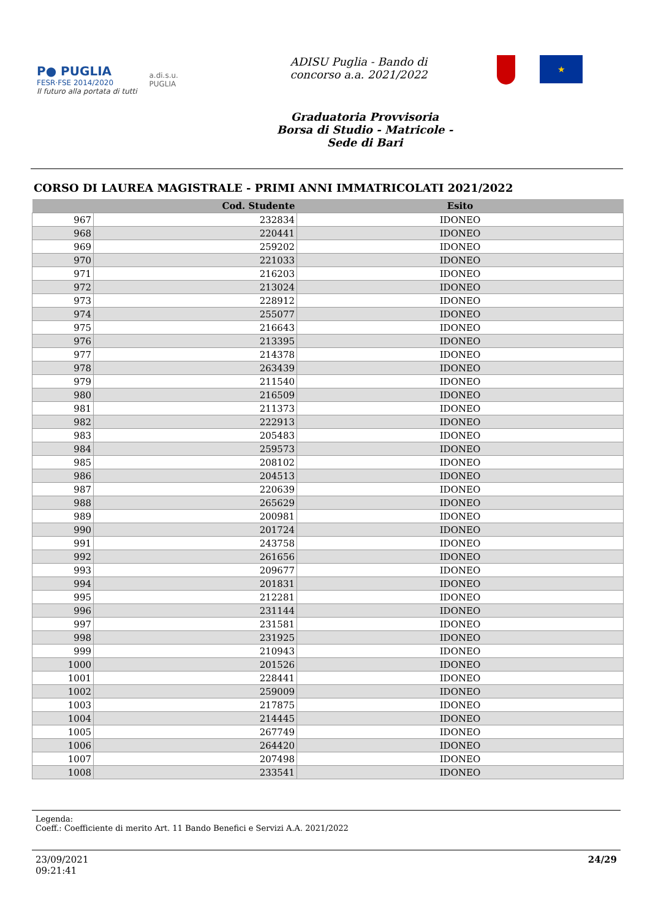P● PUGLIA
FESR·FSE 2014/2020
Il futuro alla portata di tutti
a.di.s.u.
PUGLIA
ADISU Puglia - Bando di
concorso a.a. 2021/2022
★
Graduatoria Provvisoria
Borsa di Studio - Matricole -
Sede di Bari
CORSO DI LAUREA MAGISTRALE - PRIMI ANNI IMMATRICOLATI 2021/2022
| | Cod. Studente | Esito |
| --- | --- | --- |
| 967 | 232834 | IDONEO |
| 968 | 220441 | IDONEO |
| 969 | 259202 | IDONEO |
| 970 | 221033 | IDONEO |
| 971 | 216203 | IDONEO |
| 972 | 213024 | IDONEO |
| 973 | 228912 | IDONEO |
| 974 | 255077 | IDONEO |
| 975 | 216643 | IDONEO |
| 976 | 213395 | IDONEO |
| 977 | 214378 | IDONEO |
| 978 | 263439 | IDONEO |
| 979 | 211540 | IDONEO |
| 980 | 216509 | IDONEO |
| 981 | 211373 | IDONEO |
| 982 | 222913 | IDONEO |
| 983 | 205483 | IDONEO |
| 984 | 259573 | IDONEO |
| 985 | 208102 | IDONEO |
| 986 | 204513 | IDONEO |
| 987 | 220639 | IDONEO |
| 988 | 265629 | IDONEO |
| 989 | 200981 | IDONEO |
| 990 | 201724 | IDONEO |
| 991 | 243758 | IDONEO |
| 992 | 261656 | IDONEO |
| 993 | 209677 | IDONEO |
| 994 | 201831 | IDONEO |
| 995 | 212281 | IDONEO |
| 996 | 231144 | IDONEO |
| 997 | 231581 | IDONEO |
| 998 | 231925 | IDONEO |
| 999 | 210943 | IDONEO |
| 1000 | 201526 | IDONEO |
| 1001 | 228441 | IDONEO |
| 1002 | 259009 | IDONEO |
| 1003 | 217875 | IDONEO |
| 1004 | 214445 | IDONEO |
| 1005 | 267749 | IDONEO |
| 1006 | 264420 | IDONEO |
| 1007 | 207498 | IDONEO |
| 1008 | 233541 | IDONEO |
Legenda:
Coeff.: Coefficiente di merito Art. 11 Bando Benefici e Servizi A.A. 2021/2022
23/09/2021
09:21:41
24/29